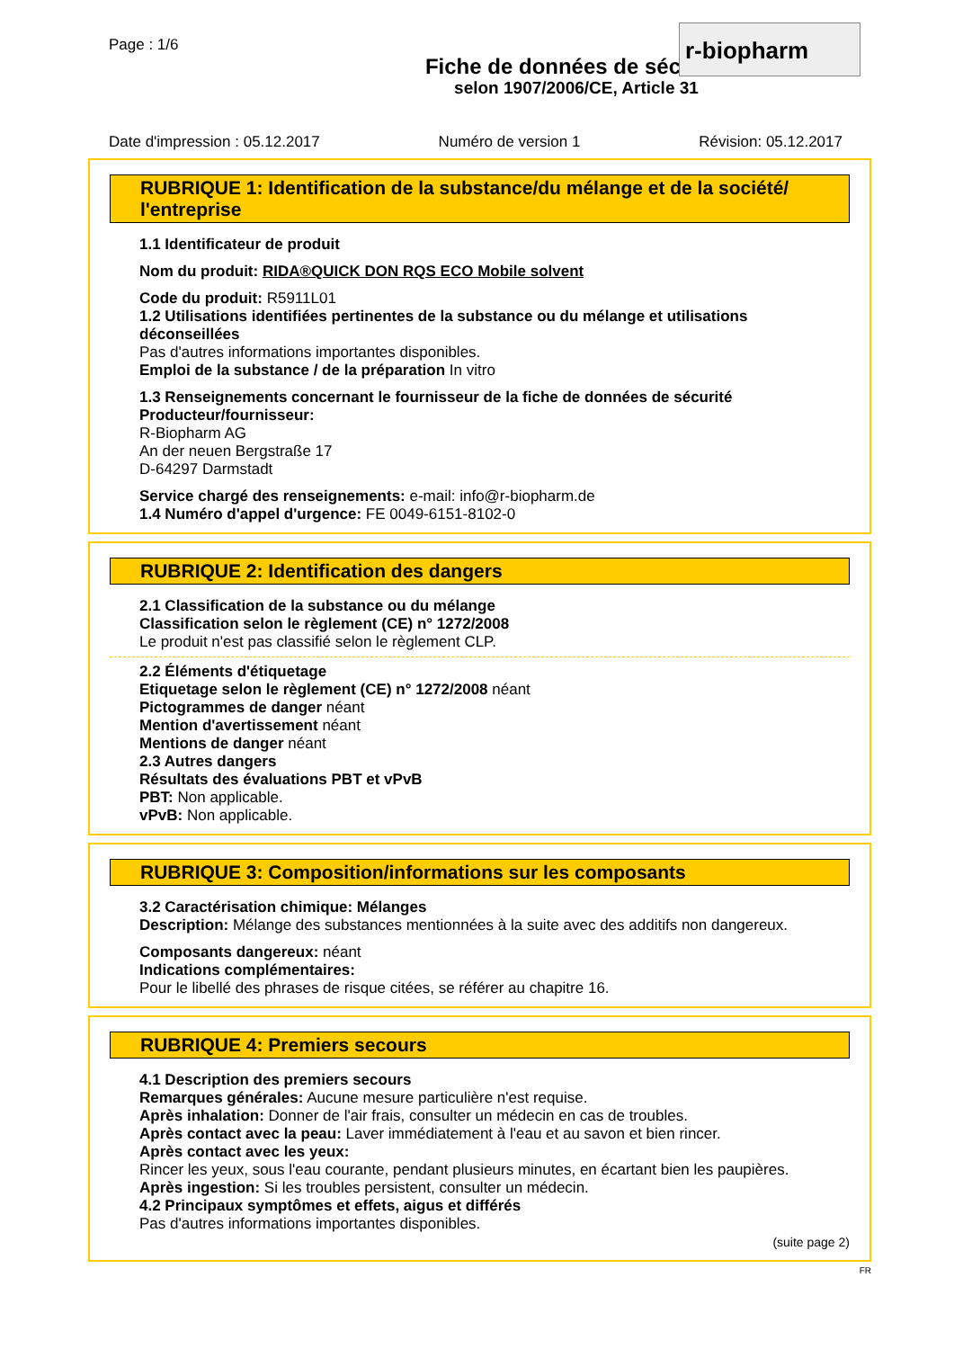Page : 1/6
r-biopharm
Fiche de données de sécurité
selon 1907/2006/CE, Article 31
Date d'impression : 05.12.2017 Numéro de version 1 Révision: 05.12.2017
RUBRIQUE 1: Identification de la substance/du mélange et de la société/ l'entreprise
1.1 Identificateur de produit
Nom du produit: RIDA®QUICK DON RQS ECO Mobile solvent
Code du produit: R5911L01
1.2 Utilisations identifiées pertinentes de la substance ou du mélange et utilisations déconseillées
Pas d'autres informations importantes disponibles.
Emploi de la substance / de la préparation In vitro
1.3 Renseignements concernant le fournisseur de la fiche de données de sécurité
Producteur/fournisseur:
R-Biopharm AG
An der neuen Bergstraße 17
D-64297 Darmstadt
Service chargé des renseignements: e-mail: info@r-biopharm.de
1.4 Numéro d'appel d'urgence: FE 0049-6151-8102-0
RUBRIQUE 2: Identification des dangers
2.1 Classification de la substance ou du mélange
Classification selon le règlement (CE) n° 1272/2008
Le produit n'est pas classifié selon le règlement CLP.
2.2 Éléments d'étiquetage
Etiquetage selon le règlement (CE) n° 1272/2008 néant
Pictogrammes de danger néant
Mention d'avertissement néant
Mentions de danger néant
2.3 Autres dangers
Résultats des évaluations PBT et vPvB
PBT: Non applicable.
vPvB: Non applicable.
RUBRIQUE 3: Composition/informations sur les composants
3.2 Caractérisation chimique: Mélanges
Description: Mélange des substances mentionnées à la suite avec des additifs non dangereux.
Composants dangereux: néant
Indications complémentaires:
Pour le libellé des phrases de risque citées, se référer au chapitre 16.
RUBRIQUE 4: Premiers secours
4.1 Description des premiers secours
Remarques générales: Aucune mesure particulière n'est requise.
Après inhalation: Donner de l'air frais, consulter un médecin en cas de troubles.
Après contact avec la peau: Laver immédiatement à l'eau et au savon et bien rincer.
Après contact avec les yeux:
Rincer les yeux, sous l'eau courante, pendant plusieurs minutes, en écartant bien les paupières.
Après ingestion: Si les troubles persistent, consulter un médecin.
4.2 Principaux symptômes et effets, aigus et différés
Pas d'autres informations importantes disponibles.
(suite page 2)
FR